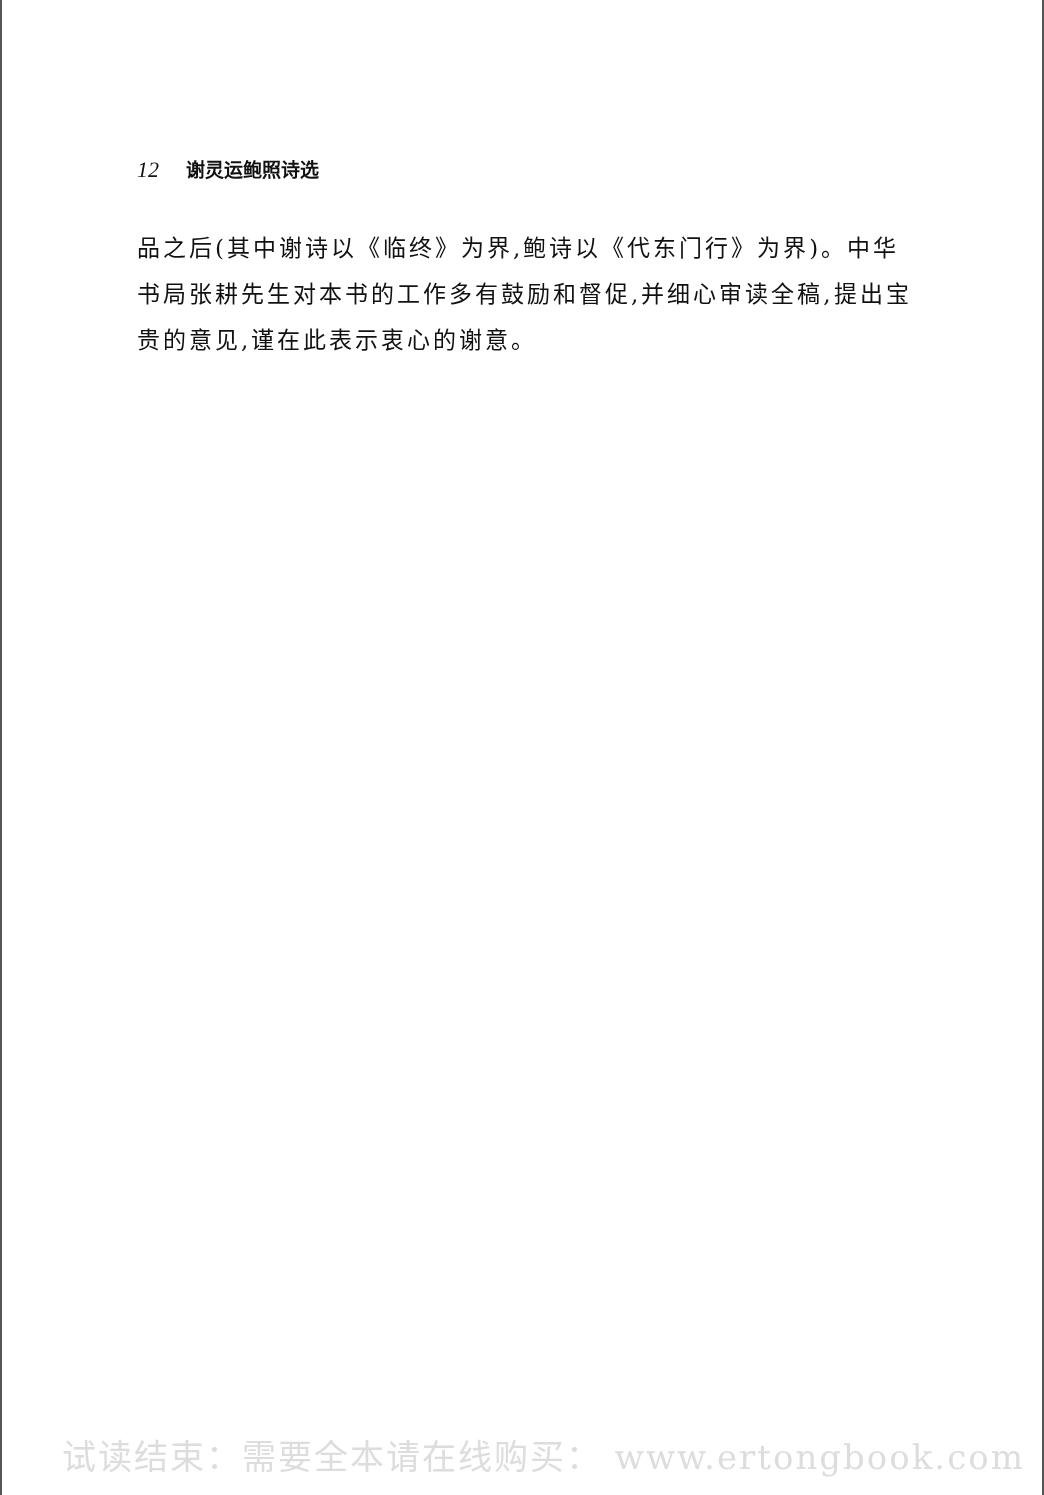12 谢灵运鲍照诗选
品之后(其中谢诗以《临终》为界,鲍诗以《代东门行》为界)。中华书局张耕先生对本书的工作多有鼓励和督促,并细心审读全稿,提出宝贵的意见,谨在此表示衷心的谢意。
试读结束：需要全本请在线购买： www.ertongbook.com